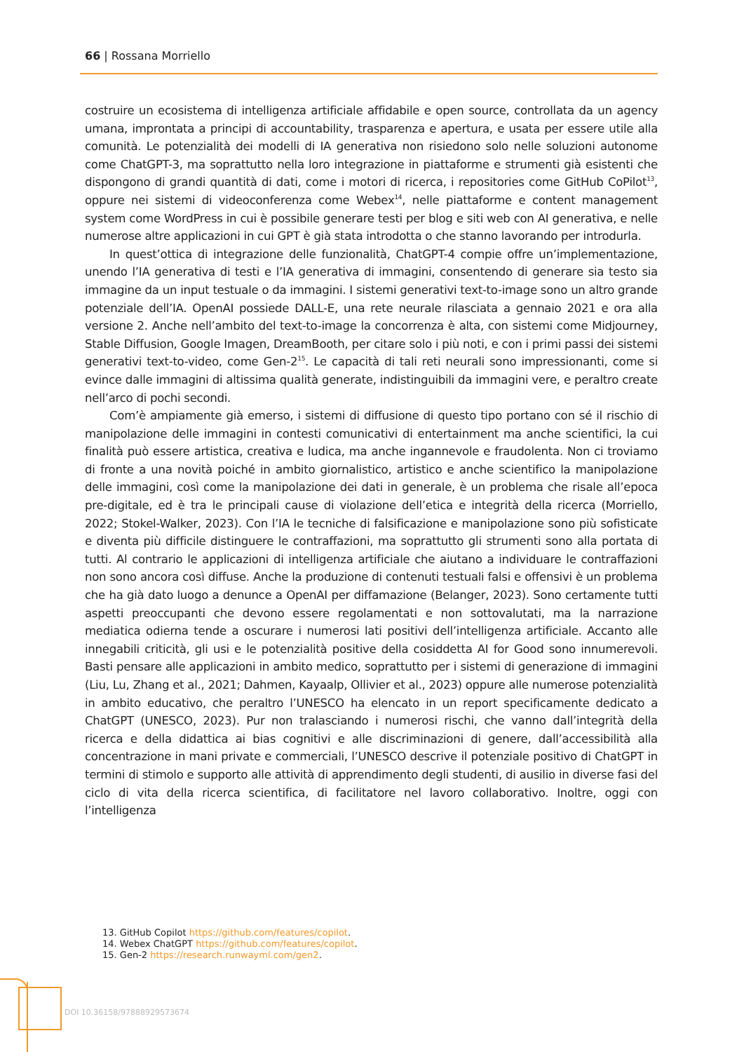66 | Rossana Morriello
costruire un ecosistema di intelligenza artificiale affidabile e open source, controllata da un agency umana, improntata a principi di accountability, trasparenza e apertura, e usata per essere utile alla comunità. Le potenzialità dei modelli di IA generativa non risiedono solo nelle soluzioni autonome come ChatGPT-3, ma soprattutto nella loro integrazione in piattaforme e strumenti già esistenti che dispongono di grandi quantità di dati, come i motori di ricerca, i repositories come GitHub CoPilot<sup>13</sup>, oppure nei sistemi di videoconferenza come Webex<sup>14</sup>, nelle piattaforme e content management system come WordPress in cui è possibile generare testi per blog e siti web con AI generativa, e nelle numerose altre applicazioni in cui GPT è già stata introdotta o che stanno lavorando per introdurla.
In quest’ottica di integrazione delle funzionalità, ChatGPT-4 compie offre un’implementazione, unendo l’IA generativa di testi e l’IA generativa di immagini, consentendo di generare sia testo sia immagine da un input testuale o da immagini. I sistemi generativi text-to-image sono un altro grande potenziale dell’IA. OpenAI possiede DALL-E, una rete neurale rilasciata a gennaio 2021 e ora alla versione 2. Anche nell’ambito del text-to-image la concorrenza è alta, con sistemi come Midjourney, Stable Diffusion, Google Imagen, DreamBooth, per citare solo i più noti, e con i primi passi dei sistemi generativi text-to-video, come Gen-2<sup>15</sup>. Le capacità di tali reti neurali sono impressionanti, come si evince dalle immagini di altissima qualità generate, indistinguibili da immagini vere, e peraltro create nell’arco di pochi secondi.
Com’è ampiamente già emerso, i sistemi di diffusione di questo tipo portano con sé il rischio di manipolazione delle immagini in contesti comunicativi di entertainment ma anche scientifici, la cui finalità può essere artistica, creativa e ludica, ma anche ingannevole e fraudolenta. Non ci troviamo di fronte a una novità poiché in ambito giornalistico, artistico e anche scientifico la manipolazione delle immagini, così come la manipolazione dei dati in generale, è un problema che risale all’epoca pre-digitale, ed è tra le principali cause di violazione dell’etica e integrità della ricerca (Morriello, 2022; Stokel-Walker, 2023). Con l’IA le tecniche di falsificazione e manipolazione sono più sofisticate e diventa più difficile distinguere le contraffazioni, ma soprattutto gli strumenti sono alla portata di tutti. Al contrario le applicazioni di intelligenza artificiale che aiutano a individuare le contraffazioni non sono ancora così diffuse. Anche la produzione di contenuti testuali falsi e offensivi è un problema che ha già dato luogo a denunce a OpenAI per diffamazione (Belanger, 2023). Sono certamente tutti aspetti preoccupanti che devono essere regolamentati e non sottovalutati, ma la narrazione mediatica odierna tende a oscurare i numerosi lati positivi dell’intelligenza artificiale. Accanto alle innegabili criticità, gli usi e le potenzialità positive della cosiddetta AI for Good sono innumerevoli. Basti pensare alle applicazioni in ambito medico, soprattutto per i sistemi di generazione di immagini (Liu, Lu, Zhang et al., 2021; Dahmen, Kayaalp, Ollivier et al., 2023) oppure alle numerose potenzialità in ambito educativo, che peraltro l’UNESCO ha elencato in un report specificamente dedicato a ChatGPT (UNESCO, 2023). Pur non tralasciando i numerosi rischi, che vanno dall’integrità della ricerca e della didattica ai bias cognitivi e alle discriminazioni di genere, dall’accessibilità alla concentrazione in mani private e commerciali, l’UNESCO descrive il potenziale positivo di ChatGPT in termini di stimolo e supporto alle attività di apprendimento degli studenti, di ausilio in diverse fasi del ciclo di vita della ricerca scientifica, di facilitatore nel lavoro collaborativo. Inoltre, oggi con l’intelligenza
13. GitHub Copilot https://github.com/features/copilot.
14. Webex ChatGPT https://github.com/features/copilot.
15. Gen-2 https://research.runwayml.com/gen2.
DOI 10.36158/97888929573674